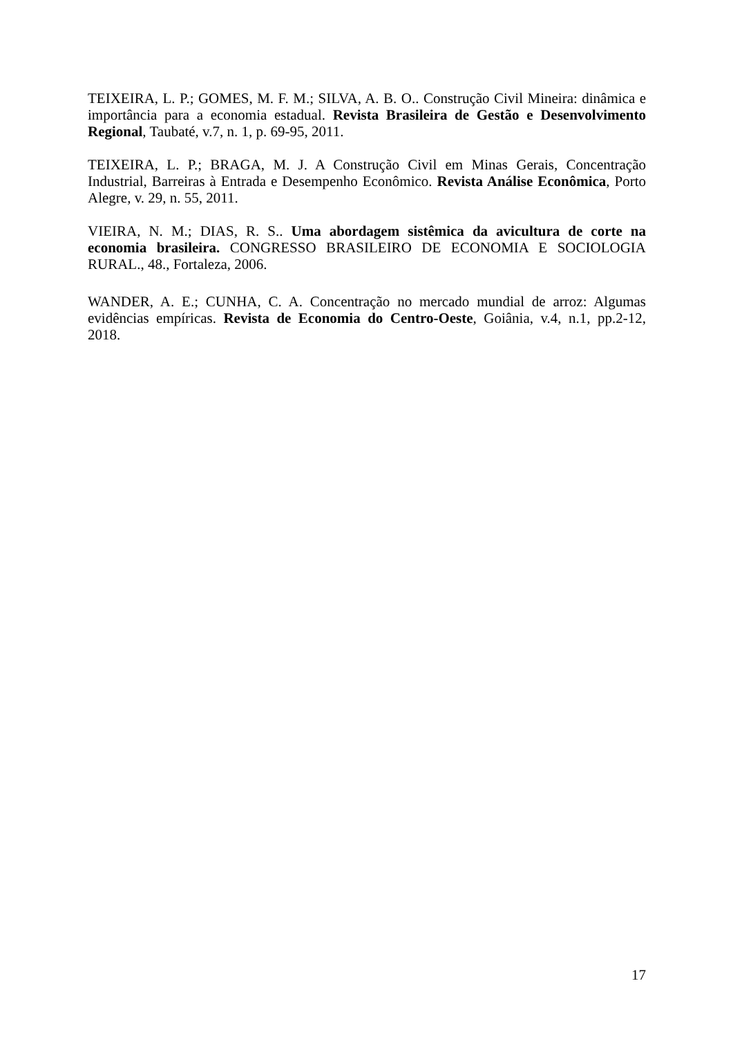TEIXEIRA, L. P.; GOMES, M. F. M.; SILVA, A. B. O.. Construção Civil Mineira: dinâmica e importância para a economia estadual. Revista Brasileira de Gestão e Desenvolvimento Regional, Taubaté, v.7, n. 1, p. 69-95, 2011.
TEIXEIRA, L. P.; BRAGA, M. J. A Construção Civil em Minas Gerais, Concentração Industrial, Barreiras à Entrada e Desempenho Econômico. Revista Análise Econômica, Porto Alegre, v. 29, n. 55, 2011.
VIEIRA, N. M.; DIAS, R. S.. Uma abordagem sistêmica da avicultura de corte na economia brasileira. CONGRESSO BRASILEIRO DE ECONOMIA E SOCIOLOGIA RURAL., 48., Fortaleza, 2006.
WANDER, A. E.; CUNHA, C. A. Concentração no mercado mundial de arroz: Algumas evidências empíricas. Revista de Economia do Centro-Oeste, Goiânia, v.4, n.1, pp.2-12, 2018.
17